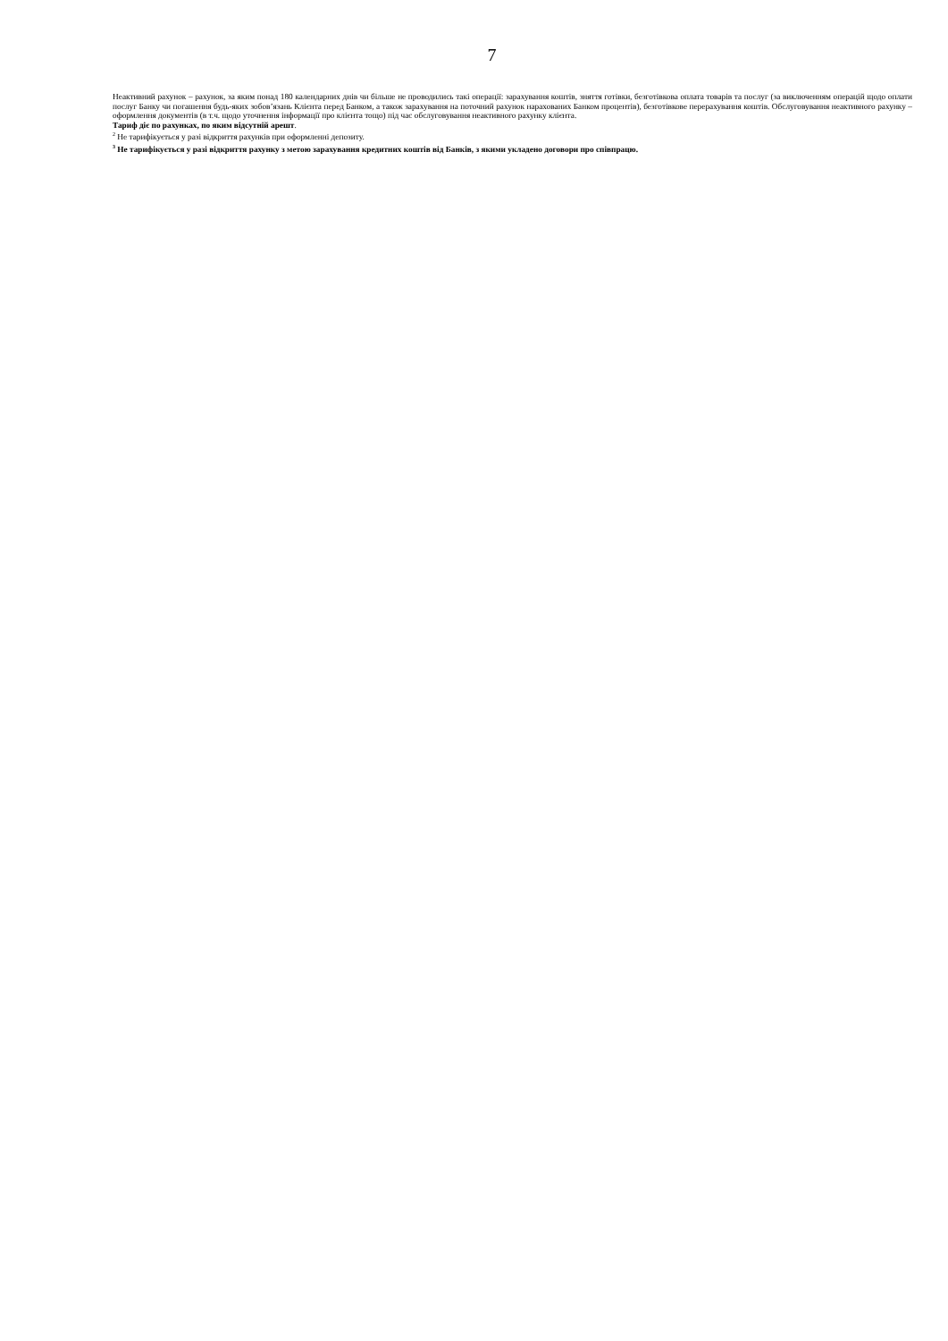7
Неактивний рахунок – рахунок, за яким понад 180 календарних днів чи більше не проводились такі операції: зарахування коштів, зняття готівки, безготівкова оплата товарів та послуг (за виключенням операцій щодо оплати послуг Банку чи погашення будь-яких зобов’язань Клієнта перед Банком, а також зарахування на поточний рахунок нарахованих Банком процентів), безготівкове перерахування коштів. Обслуговування неактивного рахунку – оформлення документів (в т.ч. щодо уточнення інформації про клієнта тощо) під час обслуговування неактивного рахунку клієнта.
Тариф діє по рахунках, по яким відсутній арешт.
<sup>2</sup> Не тарифікується у разі відкриття рахунків при оформленні депозиту.
<sup>3</sup> Не тарифікується у разі відкриття рахунку з метою зарахування кредитних коштів від Банків, з якими укладено договори про співпрацю.